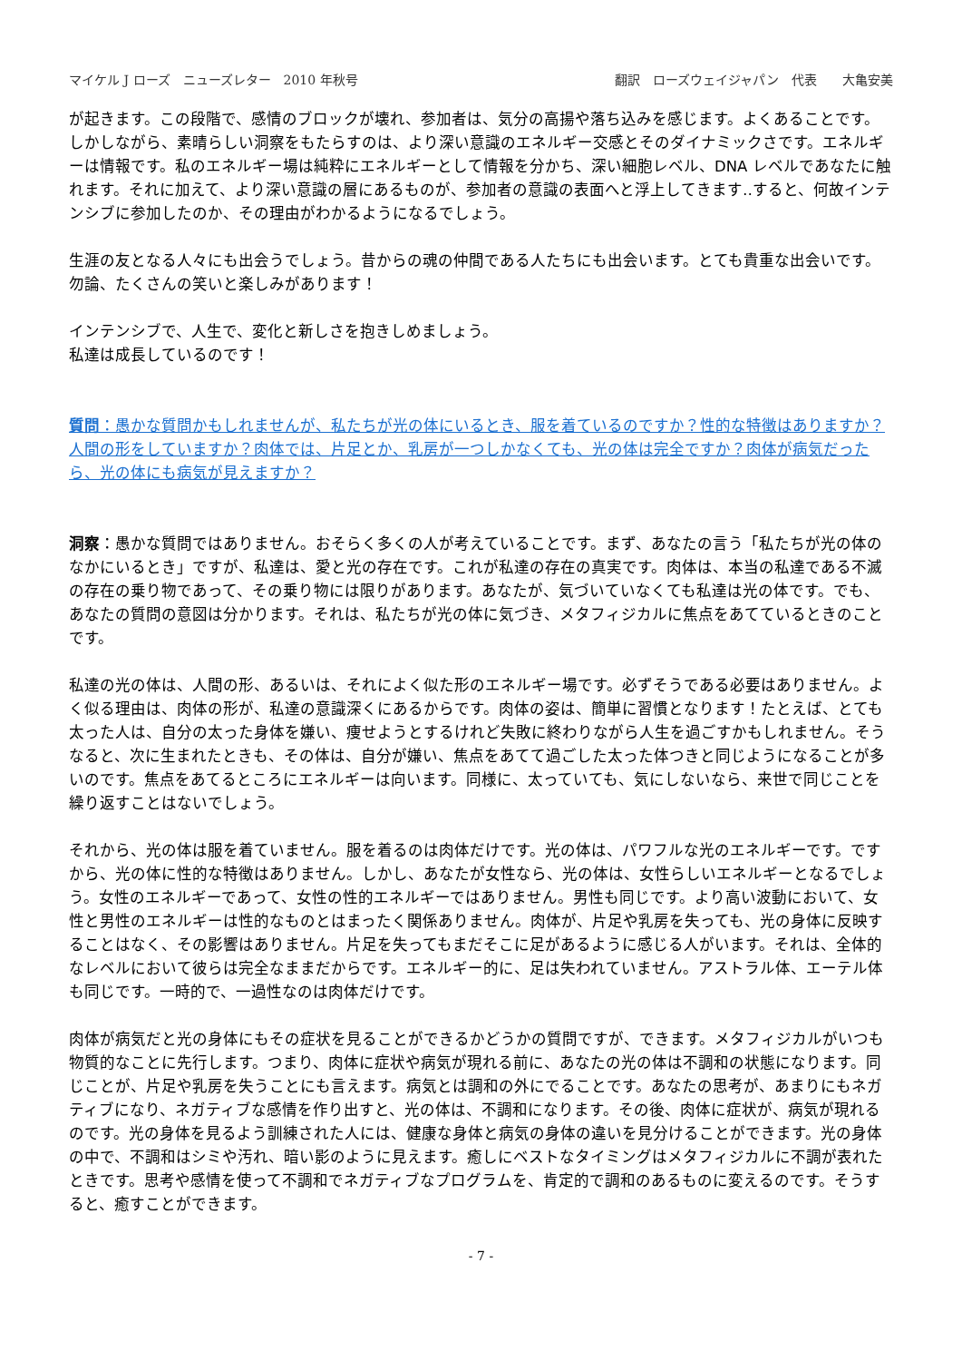マイケル J ローズ　ニューズレター　2010 年秋号 翻訳　ローズウェイジャパン　代表　　大亀安美
が起きます。この段階で、感情のブロックが壊れ、参加者は、気分の高揚や落ち込みを感じます。よくあることです。
しかしながら、素晴らしい洞察をもたらすのは、より深い意識のエネルギー交感とそのダイナミックさです。エネルギーは情報です。私のエネルギー場は純粋にエネルギーとして情報を分かち、深い細胞レベル、DNA レベルであなたに触れます。それに加えて、より深い意識の層にあるものが、参加者の意識の表面へと浮上してきます‥すると、何故インテンシブに参加したのか、その理由がわかるようになるでしょう。
生涯の友となる人々にも出会うでしょう。昔からの魂の仲間である人たちにも出会います。とても貴重な出会いです。勿論、たくさんの笑いと楽しみがあります！
インテンシブで、人生で、変化と新しさを抱きしめましょう。
私達は成長しているのです！
質問：愚かな質問かもしれませんが、私たちが光の体にいるとき、服を着ているのですか？性的な特徴はありますか？人間の形をしていますか？肉体では、片足とか、乳房が一つしかなくても、光の体は完全ですか？肉体が病気だったら、光の体にも病気が見えますか？
洞察：愚かな質問ではありません。おそらく多くの人が考えていることです。まず、あなたの言う「私たちが光の体のなかにいるとき」ですが、私達は、愛と光の存在です。これが私達の存在の真実です。肉体は、本当の私達である不滅の存在の乗り物であって、その乗り物には限りがあります。あなたが、気づいていなくても私達は光の体です。でも、あなたの質問の意図は分かります。それは、私たちが光の体に気づき、メタフィジカルに焦点をあてているときのことです。
私達の光の体は、人間の形、あるいは、それによく似た形のエネルギー場です。必ずそうである必要はありません。よく似る理由は、肉体の形が、私達の意識深くにあるからです。肉体の姿は、簡単に習慣となります！たとえば、とても太った人は、自分の太った身体を嫌い、痩せようとするけれど失敗に終わりながら人生を過ごすかもしれません。そうなると、次に生まれたときも、その体は、自分が嫌い、焦点をあてて過ごした太った体つきと同じようになることが多いのです。焦点をあてるところにエネルギーは向います。同様に、太っていても、気にしないなら、来世で同じことを繰り返すことはないでしょう。
それから、光の体は服を着ていません。服を着るのは肉体だけです。光の体は、パワフルな光のエネルギーです。ですから、光の体に性的な特徴はありません。しかし、あなたが女性なら、光の体は、女性らしいエネルギーとなるでしょう。女性のエネルギーであって、女性の性的エネルギーではありません。男性も同じです。より高い波動において、女性と男性のエネルギーは性的なものとはまったく関係ありません。肉体が、片足や乳房を失っても、光の身体に反映することはなく、その影響はありません。片足を失ってもまだそこに足があるように感じる人がいます。それは、全体的なレベルにおいて彼らは完全なままだからです。エネルギー的に、足は失われていません。アストラル体、エーテル体も同じです。一時的で、一過性なのは肉体だけです。
肉体が病気だと光の身体にもその症状を見ることができるかどうかの質問ですが、できます。メタフィジカルがいつも物質的なことに先行します。つまり、肉体に症状や病気が現れる前に、あなたの光の体は不調和の状態になります。同じことが、片足や乳房を失うことにも言えます。病気とは調和の外にでることです。あなたの思考が、あまりにもネガティブになり、ネガティブな感情を作り出すと、光の体は、不調和になります。その後、肉体に症状が、病気が現れるのです。光の身体を見るよう訓練された人には、健康な身体と病気の身体の違いを見分けることができます。光の身体の中で、不調和はシミや汚れ、暗い影のように見えます。癒しにベストなタイミングはメタフィジカルに不調が表れたときです。思考や感情を使って不調和でネガティブなプログラムを、肯定的で調和のあるものに変えるのです。そうすると、癒すことができます。
- 7 -